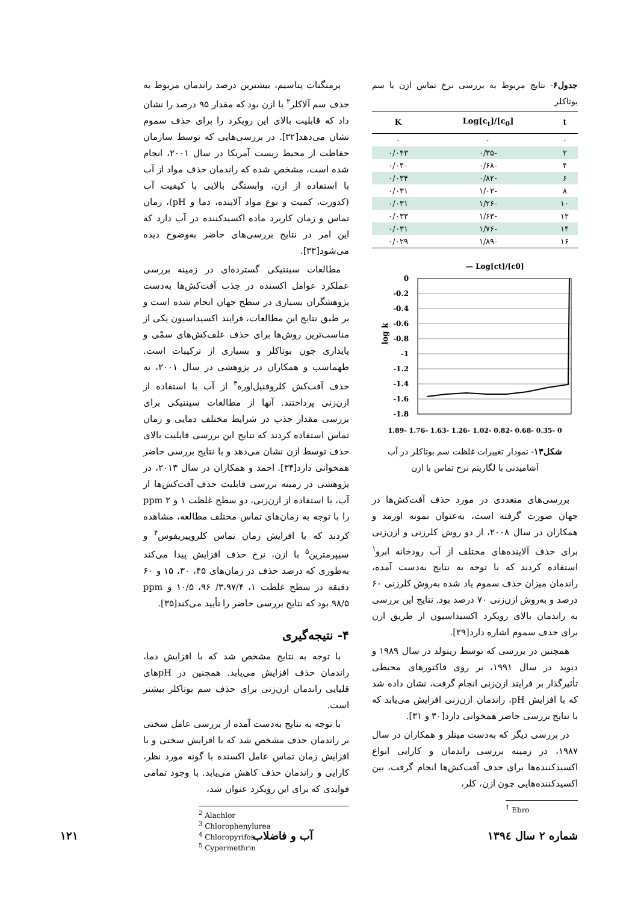جدول۶- نتایج مربوط به بررسی نرخ تماس ازن با سم بوتاکلر
| t | Log[c<sub>t</sub>]/[c<sub>0</sub>] | K |
| --- | --- | --- |
| ۰ | ۰ | ۰ |
| ۲ | -۰/۳۵ | ۰/۰۴۳ |
| ۴ | -۰/۶۸ | ۰/۰۴۰ |
| ۶ | -۰/۸۲ | ۰/۰۳۴ |
| ۸ | -۱/۰۲ | ۰/۰۳۱ |
| ۱۰ | -۱/۲۶ | ۰/۰۳۱ |
| ۱۲ | -۱/۶۳ | ۰/۰۳۳ |
| ۱۴ | -۱/۷۶ | ۰/۰۳۱ |
| ۱۶ | -۱/۸۹ | ۰/۰۲۹ |
— Log[ct]/[c0]
0
-0.2
-0.4
-0.6
-0.8
-1
-1.2
-1.4
-1.6
-1.8
log k
1.89- 1.76- 1.63- 1.26- 1.02- 0.82- 0.68- 0.35- 0
شکل۱۳- نمودار تغییرات غلظت سم بوتاکلر در آب آشامیدنی با لگاریتم نرخ تماس با ازن
بررسی‌های متعددی در مورد حذف آفت‌کش‌ها در جهان صورت گرفته است، به‌عنوان نمونه اورمد و همکاران در سال ۲۰۰۸، از دو روش کلرزنی و ازن‌زنی برای حذف آلاینده‌های مختلف از آب رودخانه ابرو<sup>۱</sup> استفاده کردند که با توجه به نتایج به‌دست آمده، راندمان میزان حذف سموم یاد شده به‌روش کلرزنی ۶۰ درصد و به‌روش ازن‌زنی ۷۰ درصد بود. نتایج این بررسی به راندمان بالای رویکرد اکسیداسیون از طریق ازن برای حذف سموم اشاره دارد[۲۹].
همچنین در بررسی که توسط رینولد در سال ۱۹۸۹ و دیوید در سال ۱۹۹۱، بر روی فاکتورهای محیطی تأثیرگذار بر فرایند ازن‌زنی انجام گرفت، نشان داده شد که با افزایش pH، راندمان ازن‌زنی افزایش می‌یابد که با نتایج بررسی حاضر همخوانی دارد[۳۰ و ۳۱].
در بررسی دیگر که به‌دست میتلر و همکاران در سال ۱۹۸۷، در زمینه بررسی راندمان و کارایی انواع اکسیدکننده‌ها برای حذف آفت‌کش‌ها انجام گرفت، بین اکسیدکننده‌هایی چون ازن، کلر،
<sup>1</sup> Ebro
پرمنگنات پتاسیم، بیشترین درصد راندمان مربوط به حذف سم آلاکلر<sup>۲</sup> با ازن بود که مقدار ۹۵ درصد را نشان داد که قابلیت بالای این رویکرد را برای حذف سموم نشان می‌دهد[۳۲]. در بررسی‌هایی که توسط سازمان حفاظت از محیط زیست آمریکا در سال ۲۰۰۱، انجام شده است، مشخص شده که راندمان حذف مواد از آب با استفاده از ازن، وابستگی بالایی با کیفیت آب (کدورت، کمیت و نوع مواد آلاینده، دما و pH)، زمان تماس و زمان کاربرد ماده اکسیدکننده در آب دارد که این امر در نتایج بررسی‌های حاضر به‌وضوح دیده می‌شود[۳۳].
مطالعات سینتیکی گسترده‌ای در زمینه بررسی عملکرد عوامل اکسنده در جذب آفت‌کش‌ها به‌دست پژوهشگران بسیاری در سطح جهان انجام شده است و بر طبق نتایج این مطالعات، فرایند اکسیداسیون یکی از مناسب‌ترین روش‌ها برای حذف علف‌کش‌های سمّی و پایداری چون بوتاکلر و بسیاری از ترکیبات است. طهماسب و همکاران در پژوهشی در سال ۲۰۰۱، به حذف آفت‌کش کلروفنیل‌اوره<sup>۳</sup> از آب با استفاده از ازن‌زنی پرداختند. آنها از مطالعات سینتیکی برای بررسی مقدار جذب در شرایط مختلف دمایی و زمان تماس استفاده کردند که نتایج این بررسی قابلیت بالای حذف توسط ازن نشان می‌دهد و با نتایج بررسی حاضر همخوانی دارد[۳۴]. احمد و همکاران در سال ۲۰۱۳، در پژوهشی در زمینه بررسی قابلیت حذف آفت‌کش‌ها از آب، با استفاده از ازن‌زنی، دو سطح غلظت ۱ و ppm ۲ را با توجه به زمان‌های تماس مختلف مطالعه، مشاهده کردند که با افزایش زمان تماس کلروپیریفوس<sup>۴</sup> و سیپرمترین<sup>۵</sup> با ازن، نرخ حذف افزایش پیدا می‌کند به‌طوری که درصد حذف در زمان‌های ۴۵، ۳۰، ۱۵ و ۶۰ دقیقه در سطح غلظت ۱، ۳،۹۷/۴/ ۹۶، ۱۰/۵ و ppm ۹۸/۵ بود که نتایج بررسی حاضر را تأیید می‌کند[۳۵].
۴- نتیجه‌گیری
با توجه به نتایج مشخص شد که با افزایش دما، راندمان حذف افزایش می‌یابد. همچنین در pHهای قلیایی راندمان ازن‌زنی برای حذف سم بوتاکلر بیشتر است.
با توجه به نتایج به‌دست آمده از بررسی عامل سختی بر راندمان حذف مشخص شد که با افزایش سختی و با افزایش زمان تماس عامل اکسنده با گونه مورد نظر، کارایی و راندمان حذف کاهش می‌یابد. با وجود تمامی فوایدی که برای این رویکرد عنوان شد،
<sup>2</sup> Alachlor
<sup>3</sup> Chlorophenylurea
<sup>4</sup> Chloropyrifos
<sup>5</sup> Cypermethrin
شماره ۲ سال ۱۳۹٤ آب و فاضلاب ۱۲۱